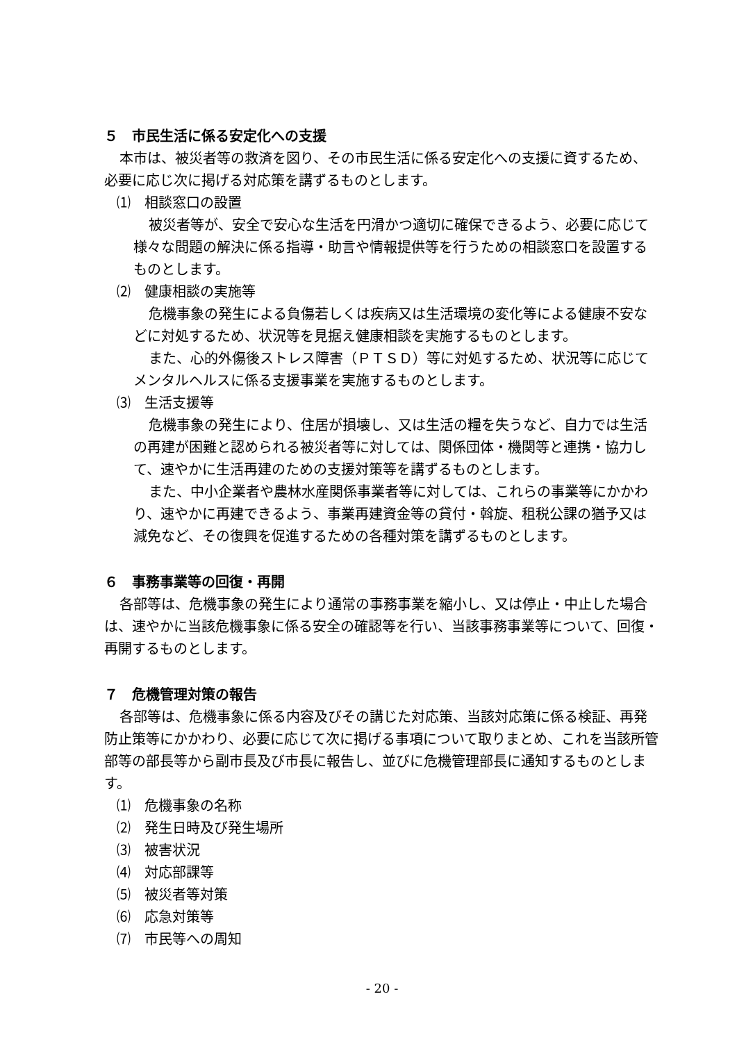５　市民生活に係る安定化への支援
本市は、被災者等の救済を図り、その市民生活に係る安定化への支援に資するため、必要に応じ次に掲げる対応策を講ずるものとします。
⑴　相談窓口の設置
被災者等が、安全で安心な生活を円滑かつ適切に確保できるよう、必要に応じて様々な問題の解決に係る指導・助言や情報提供等を行うための相談窓口を設置するものとします。
⑵　健康相談の実施等
危機事象の発生による負傷若しくは疾病又は生活環境の変化等による健康不安などに対処するため、状況等を見据え健康相談を実施するものとします。
また、心的外傷後ストレス障害（ＰＴＳＤ）等に対処するため、状況等に応じてメンタルヘルスに係る支援事業を実施するものとします。
⑶　生活支援等
危機事象の発生により、住居が損壊し、又は生活の糧を失うなど、自力では生活の再建が困難と認められる被災者等に対しては、関係団体・機関等と連携・協力して、速やかに生活再建のための支援対策等を講ずるものとします。
また、中小企業者や農林水産関係事業者等に対しては、これらの事業等にかかわり、速やかに再建できるよう、事業再建資金等の貸付・斡旋、租税公課の猶予又は減免など、その復興を促進するための各種対策を講ずるものとします。
６　事務事業等の回復・再開
各部等は、危機事象の発生により通常の事務事業を縮小し、又は停止・中止した場合は、速やかに当該危機事象に係る安全の確認等を行い、当該事務事業等について、回復・再開するものとします。
７　危機管理対策の報告
各部等は、危機事象に係る内容及びその講じた対応策、当該対応策に係る検証、再発防止策等にかかわり、必要に応じて次に掲げる事項について取りまとめ、これを当該所管部等の部長等から副市長及び市長に報告し、並びに危機管理部長に通知するものとします。
⑴　危機事象の名称
⑵　発生日時及び発生場所
⑶　被害状況
⑷　対応部課等
⑸　被災者等対策
⑹　応急対策等
⑺　市民等への周知
- 20 -